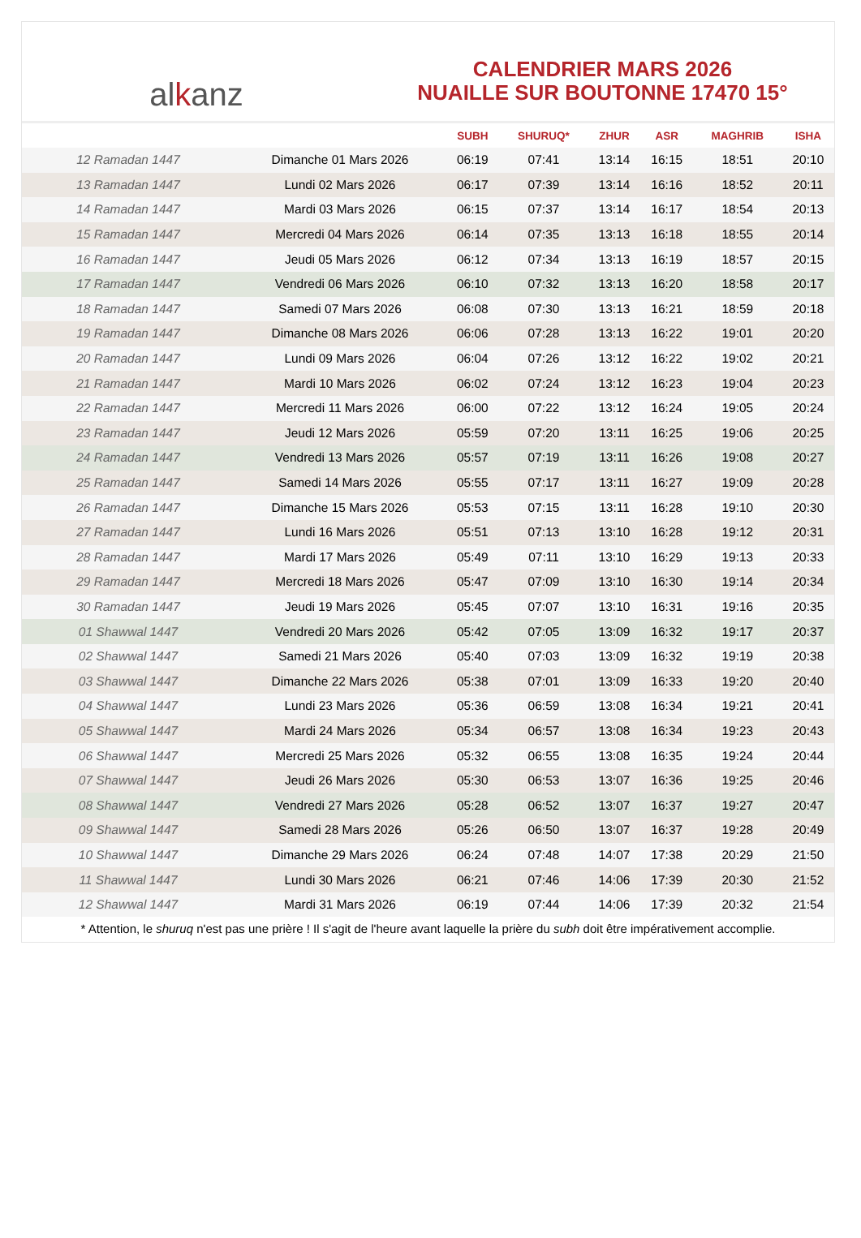alkanz
CALENDRIER MARS 2026
NUAILLE SUR BOUTONNE 17470 15°
| | | SUBH | SHURUQ* | ZHUR | ASR | MAGHRIB | ISHA |
| --- | --- | --- | --- | --- | --- | --- | --- |
| 12 Ramadan 1447 | Dimanche 01 Mars 2026 | 06:19 | 07:41 | 13:14 | 16:15 | 18:51 | 20:10 |
| 13 Ramadan 1447 | Lundi 02 Mars 2026 | 06:17 | 07:39 | 13:14 | 16:16 | 18:52 | 20:11 |
| 14 Ramadan 1447 | Mardi 03 Mars 2026 | 06:15 | 07:37 | 13:14 | 16:17 | 18:54 | 20:13 |
| 15 Ramadan 1447 | Mercredi 04 Mars 2026 | 06:14 | 07:35 | 13:13 | 16:18 | 18:55 | 20:14 |
| 16 Ramadan 1447 | Jeudi 05 Mars 2026 | 06:12 | 07:34 | 13:13 | 16:19 | 18:57 | 20:15 |
| 17 Ramadan 1447 | Vendredi 06 Mars 2026 | 06:10 | 07:32 | 13:13 | 16:20 | 18:58 | 20:17 |
| 18 Ramadan 1447 | Samedi 07 Mars 2026 | 06:08 | 07:30 | 13:13 | 16:21 | 18:59 | 20:18 |
| 19 Ramadan 1447 | Dimanche 08 Mars 2026 | 06:06 | 07:28 | 13:13 | 16:22 | 19:01 | 20:20 |
| 20 Ramadan 1447 | Lundi 09 Mars 2026 | 06:04 | 07:26 | 13:12 | 16:22 | 19:02 | 20:21 |
| 21 Ramadan 1447 | Mardi 10 Mars 2026 | 06:02 | 07:24 | 13:12 | 16:23 | 19:04 | 20:23 |
| 22 Ramadan 1447 | Mercredi 11 Mars 2026 | 06:00 | 07:22 | 13:12 | 16:24 | 19:05 | 20:24 |
| 23 Ramadan 1447 | Jeudi 12 Mars 2026 | 05:59 | 07:20 | 13:11 | 16:25 | 19:06 | 20:25 |
| 24 Ramadan 1447 | Vendredi 13 Mars 2026 | 05:57 | 07:19 | 13:11 | 16:26 | 19:08 | 20:27 |
| 25 Ramadan 1447 | Samedi 14 Mars 2026 | 05:55 | 07:17 | 13:11 | 16:27 | 19:09 | 20:28 |
| 26 Ramadan 1447 | Dimanche 15 Mars 2026 | 05:53 | 07:15 | 13:11 | 16:28 | 19:10 | 20:30 |
| 27 Ramadan 1447 | Lundi 16 Mars 2026 | 05:51 | 07:13 | 13:10 | 16:28 | 19:12 | 20:31 |
| 28 Ramadan 1447 | Mardi 17 Mars 2026 | 05:49 | 07:11 | 13:10 | 16:29 | 19:13 | 20:33 |
| 29 Ramadan 1447 | Mercredi 18 Mars 2026 | 05:47 | 07:09 | 13:10 | 16:30 | 19:14 | 20:34 |
| 30 Ramadan 1447 | Jeudi 19 Mars 2026 | 05:45 | 07:07 | 13:10 | 16:31 | 19:16 | 20:35 |
| 01 Shawwal 1447 | Vendredi 20 Mars 2026 | 05:42 | 07:05 | 13:09 | 16:32 | 19:17 | 20:37 |
| 02 Shawwal 1447 | Samedi 21 Mars 2026 | 05:40 | 07:03 | 13:09 | 16:32 | 19:19 | 20:38 |
| 03 Shawwal 1447 | Dimanche 22 Mars 2026 | 05:38 | 07:01 | 13:09 | 16:33 | 19:20 | 20:40 |
| 04 Shawwal 1447 | Lundi 23 Mars 2026 | 05:36 | 06:59 | 13:08 | 16:34 | 19:21 | 20:41 |
| 05 Shawwal 1447 | Mardi 24 Mars 2026 | 05:34 | 06:57 | 13:08 | 16:34 | 19:23 | 20:43 |
| 06 Shawwal 1447 | Mercredi 25 Mars 2026 | 05:32 | 06:55 | 13:08 | 16:35 | 19:24 | 20:44 |
| 07 Shawwal 1447 | Jeudi 26 Mars 2026 | 05:30 | 06:53 | 13:07 | 16:36 | 19:25 | 20:46 |
| 08 Shawwal 1447 | Vendredi 27 Mars 2026 | 05:28 | 06:52 | 13:07 | 16:37 | 19:27 | 20:47 |
| 09 Shawwal 1447 | Samedi 28 Mars 2026 | 05:26 | 06:50 | 13:07 | 16:37 | 19:28 | 20:49 |
| 10 Shawwal 1447 | Dimanche 29 Mars 2026 | 06:24 | 07:48 | 14:07 | 17:38 | 20:29 | 21:50 |
| 11 Shawwal 1447 | Lundi 30 Mars 2026 | 06:21 | 07:46 | 14:06 | 17:39 | 20:30 | 21:52 |
| 12 Shawwal 1447 | Mardi 31 Mars 2026 | 06:19 | 07:44 | 14:06 | 17:39 | 20:32 | 21:54 |
* Attention, le shuruq n'est pas une prière ! Il s'agit de l'heure avant laquelle la prière du subh doit être impérativement accomplie.